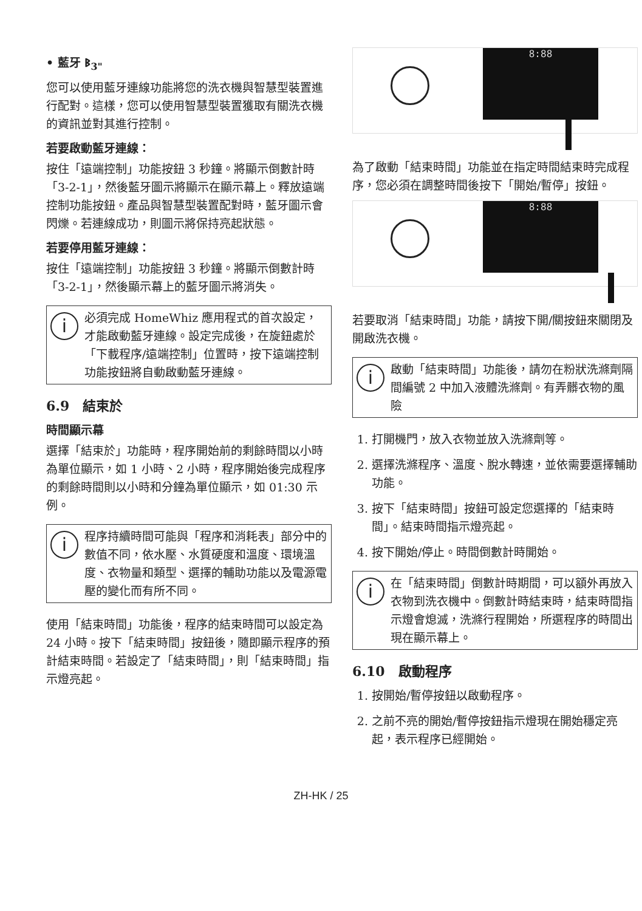• 藍牙 ᛒ<sub>3"</sub>
您可以使用藍牙連線功能將您的洗衣機與智慧型裝置進行配對。這樣，您可以使用智慧型裝置獲取有關洗衣機的資訊並對其進行控制。
若要啟動藍牙連線：
按住「遠端控制」功能按鈕 3 秒鐘。將顯示倒數計時「3-2-1」，然後藍牙圖示將顯示在顯示幕上。釋放遠端控制功能按鈕。產品與智慧型裝置配對時，藍牙圖示會閃爍。若連線成功，則圖示將保持亮起狀態。
若要停用藍牙連線：
按住「遠端控制」功能按鈕 3 秒鐘。將顯示倒數計時「3-2-1」，然後顯示幕上的藍牙圖示將消失。
i
必須完成 HomeWhiz 應用程式的首次設定，才能啟動藍牙連線。設定完成後，在旋鈕處於「下載程序/遠端控制」位置時，按下遠端控制功能按鈕將自動啟動藍牙連線。
6.9　結束於
時間顯示幕
選擇「結束於」功能時，程序開始前的剩餘時間以小時為單位顯示，如 1 小時、2 小時，程序開始後完成程序的剩餘時間則以小時和分鐘為單位顯示，如 01:30 示例。
i
程序持續時間可能與「程序和消耗表」部分中的數值不同，依水壓、水質硬度和溫度、環境溫度、衣物量和類型、選擇的輔助功能以及電源電壓的變化而有所不同。
使用「結束時間」功能後，程序的結束時間可以設定為 24 小時。按下「結束時間」按鈕後，隨即顯示程序的預計結束時間。若設定了「結束時間」，則「結束時間」指示燈亮起。
8:88
為了啟動「結束時間」功能並在指定時間結束時完成程序，您必須在調整時間後按下「開始/暫停」按鈕。
8:88
若要取消「結束時間」功能，請按下開/關按鈕來關閉及開啟洗衣機。
i
啟動「結束時間」功能後，請勿在粉狀洗滌劑隔間編號 2 中加入液體洗滌劑。有弄髒衣物的風險
1. 打開機門，放入衣物並放入洗滌劑等。
2. 選擇洗滌程序、溫度、脫水轉速，並依需要選擇輔助功能。
3. 按下「結束時間」按鈕可設定您選擇的「結束時間」。結束時間指示燈亮起。
4. 按下開始/停止。時間倒數計時開始。
i
在「結束時間」倒數計時期間，可以額外再放入衣物到洗衣機中。倒數計時結束時，結束時間指示燈會熄滅，洗滌行程開始，所選程序的時間出現在顯示幕上。
6.10　啟動程序
1. 按開始/暫停按鈕以啟動程序。
2. 之前不亮的開始/暫停按鈕指示燈現在開始穩定亮起，表示程序已經開始。
ZH-HK / 25